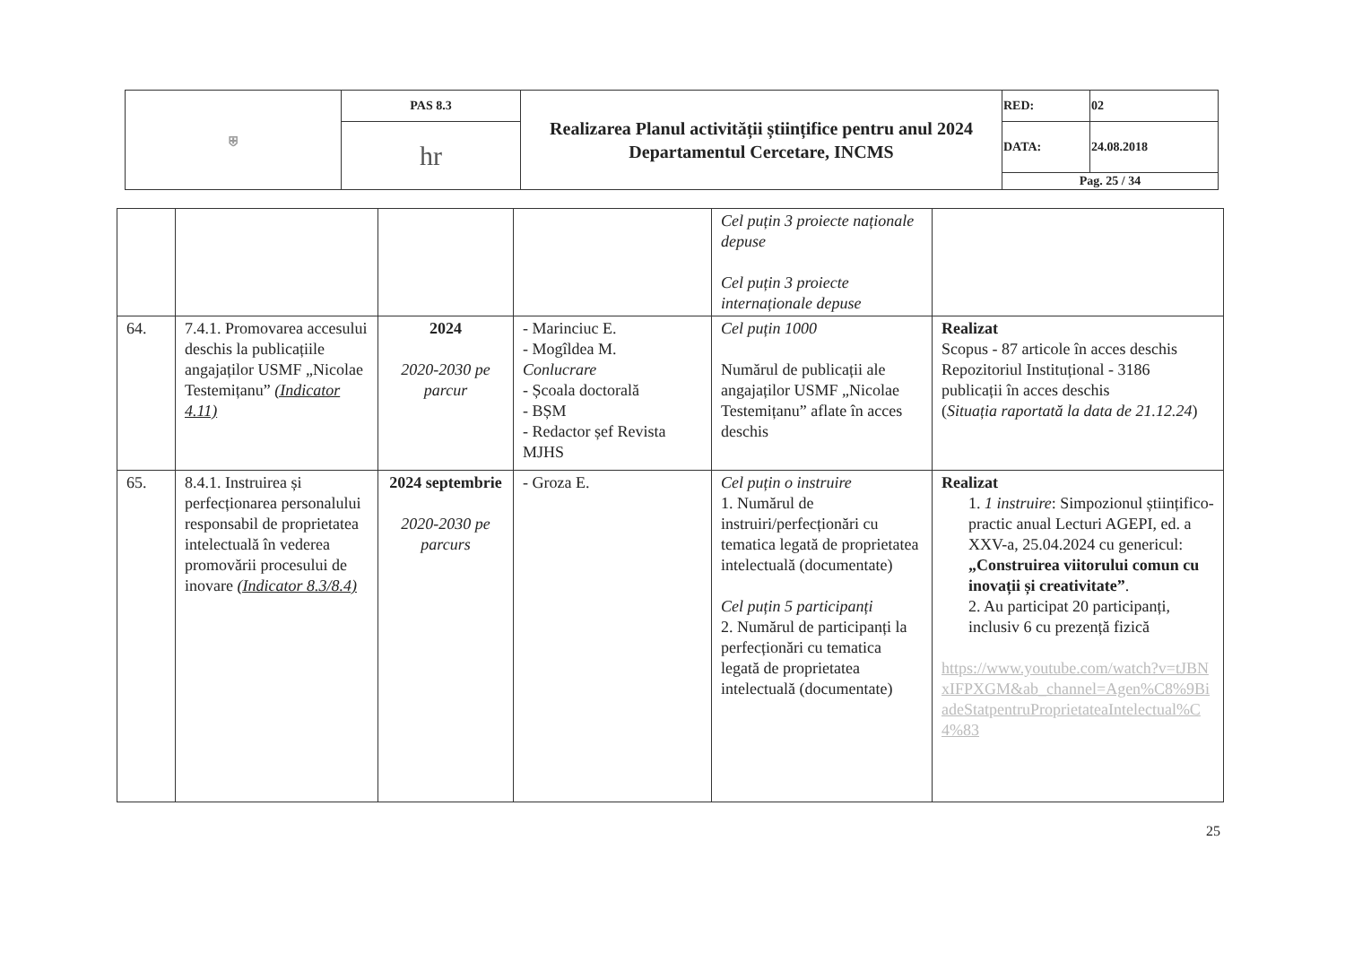| ⛨ | PAS 8.3 | Realizarea Planul activității științifice pentru anul 2024 Departamentul Cercetare, INCMS | RED: | 02 |
| | hr | | DATA: | 24.08.2018 |
| | | | Pag. 25 / 34 | |
| | | | | Cel puțin 3 proiecte naționale depuse Cel puțin 3 proiecte internaționale depuse | |
| 64. | 7.4.1. Promovarea accesului deschis la publicațiile angajaților USMF „Nicolae Testemițanu” (Indicator 4.11) | 2024 2020-2030 pe parcur | - Marinciuc E. - Mogîldea M. Conlucrare - Școala doctorală - BȘM - Redactor șef Revista MJHS | Cel puțin 1000 Numărul de publicații ale angajaților USMF „Nicolae Testemițanu” aflate în acces deschis | Realizat Scopus - 87 articole în acces deschis Repozitoriul Instituțional - 3186 publicații în acces deschis ( Situația raportată la data de 21.12.24 ) |
| 65. | 8.4.1. Instruirea și perfecționarea personalului responsabil de proprietatea intelectuală în vederea promovării procesului de inovare (Indicator 8.3/8.4) | 2024 septembrie 2020-2030 pe parcurs | - Groza E. | Cel puțin o instruire 1. Numărul de instruiri/perfecționări cu tematica legată de proprietatea intelectuală (documentate) Cel puțin 5 participanți 2. Numărul de participanți la perfecționări cu tematica legată de proprietatea intelectuală (documentate) | Realizat 1. 1 instruire : Simpozionul științifico-practic anual Lecturi AGEPI, ed. a XXV-a, 25.04.2024 cu genericul: „Construirea viitorului comun cu inovații și creativitate” . 2. Au participat 20 participanți, inclusiv 6 cu prezență fizică https://www.youtube.com/watch?v=tJBNxIFPXGM&ab_channel=Agen%C8%9BiadeStatpentruProprietateaIntelectual%C4%83 |
25